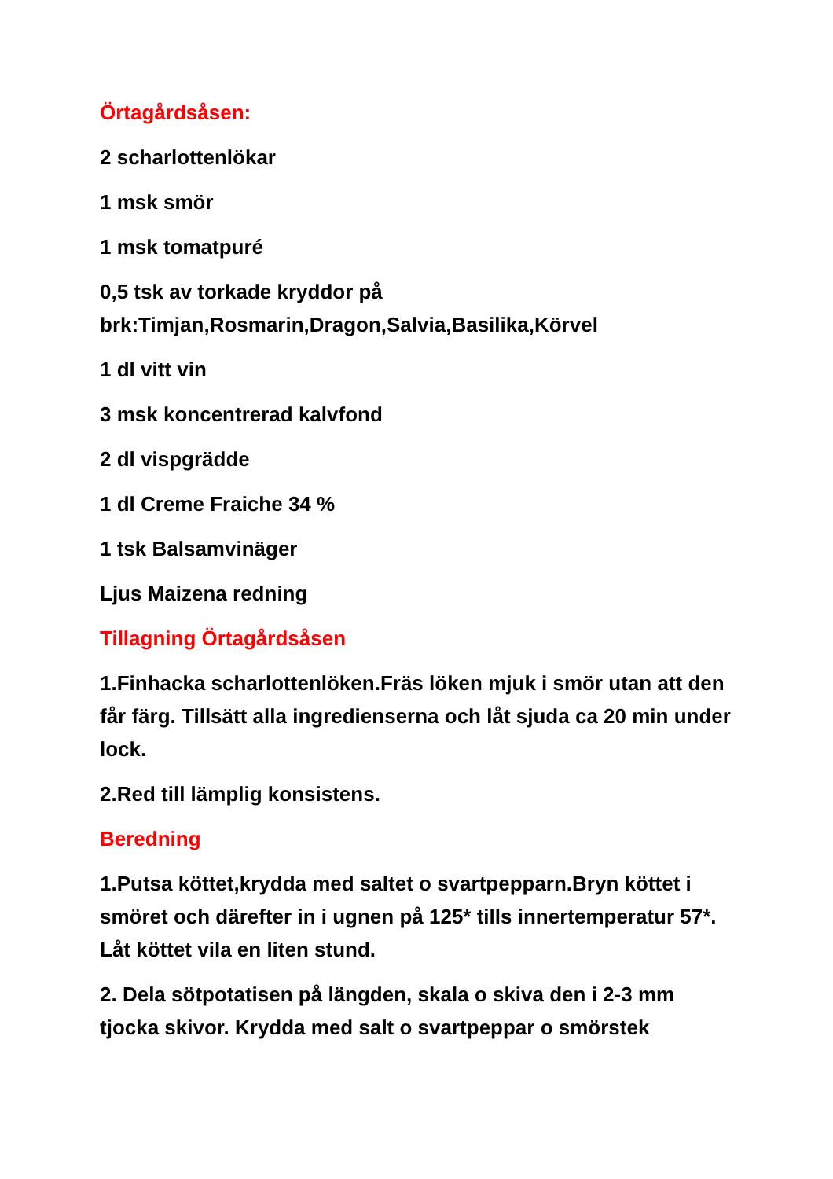Örtagårdsåsen:
2 scharlottenlökar
1 msk smör
1 msk tomatpuré
0,5 tsk av torkade kryddor på brk:Timjan,Rosmarin,Dragon,Salvia,Basilika,Körvel
1 dl vitt vin
3 msk koncentrerad kalvfond
2 dl vispgrädde
1 dl Creme Fraiche 34 %
1 tsk Balsamvinäger
Ljus Maizena redning
Tillagning Örtagårdsåsen
1.Finhacka scharlottenlöken.Fräs löken mjuk i smör utan att den får färg. Tillsätt alla ingredienserna och låt sjuda ca 20 min under lock.
2.Red till lämplig konsistens.
Beredning
1.Putsa köttet,krydda med saltet o svartpepparn.Bryn köttet i smöret och därefter in i ugnen på 125* tills innertemperatur 57*. Låt köttet vila en liten stund.
2. Dela sötpotatisen på längden, skala o skiva den i 2-3 mm tjocka skivor. Krydda med salt o svartpeppar o smörstek